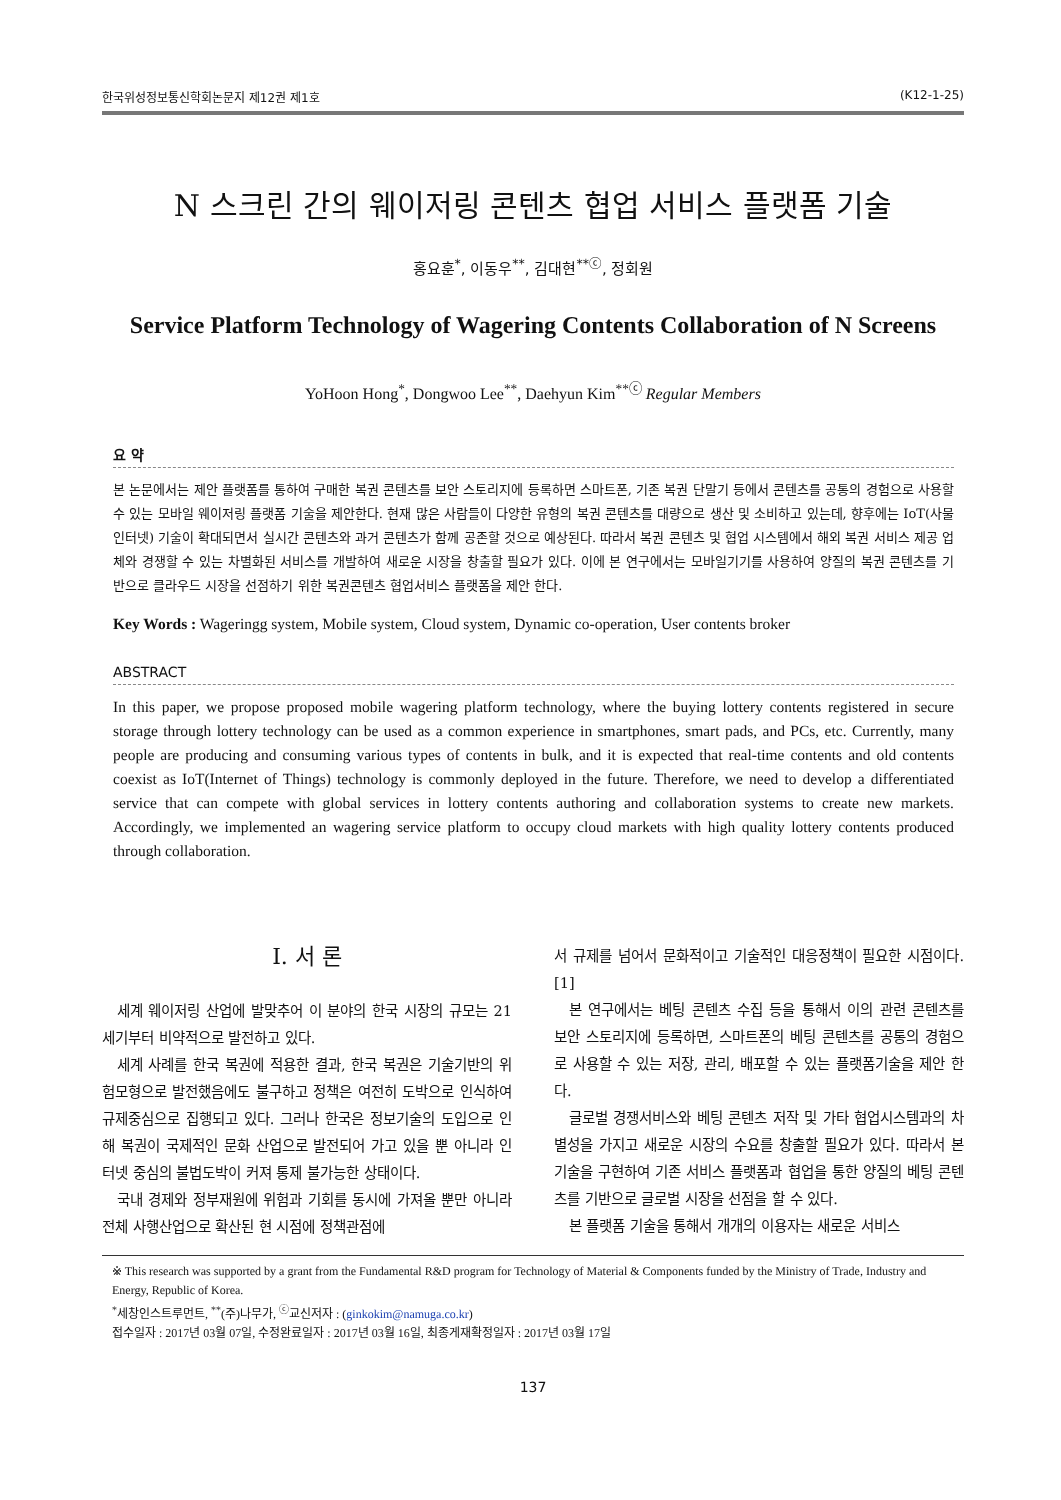한국위성정보통신학회논문지 제12권 제1호 (K12-1-25)
N 스크린 간의 웨이저링 콘텐츠 협업 서비스 플랫폼 기술
홍요훈<sup>*</sup>, 이동우<sup>**</sup>, 김대현<sup>**ⓒ</sup>, 정회원
Service Platform Technology of Wagering Contents Collaboration of N Screens
YoHoon Hong<sup>*</sup>, Dongwoo Lee<sup>**</sup>, Daehyun Kim<sup>**ⓒ</sup> Regular Members
요 약
본 논문에서는 제안 플랫폼를 통하여 구매한 복권 콘텐츠를 보안 스토리지에 등록하면 스마트폰, 기존 복권 단말기 등에서 콘텐츠를 공통의 경험으로 사용할 수 있는 모바일 웨이저링 플랫폼 기술을 제안한다. 현재 많은 사람들이 다양한 유형의 복권 콘텐츠를 대량으로 생산 및 소비하고 있는데, 향후에는 IoT(사물인터넷) 기술이 확대되면서 실시간 콘텐츠와 과거 콘텐츠가 함께 공존할 것으로 예상된다. 따라서 복권 콘텐츠 및 협업 시스템에서 해외 복권 서비스 제공 업체와 경쟁할 수 있는 차별화된 서비스를 개발하여 새로운 시장을 창출할 필요가 있다. 이에 본 연구에서는 모바일기기를 사용하여 양질의 복권 콘텐츠를 기반으로 클라우드 시장을 선점하기 위한 복권콘텐츠 협업서비스 플랫폼을 제안 한다.
Key Words : Wageringg system, Mobile system, Cloud system, Dynamic co-operation, User contents broker
ABSTRACT
In this paper, we propose proposed mobile wagering platform technology, where the buying lottery contents registered in secure storage through lottery technology can be used as a common experience in smartphones, smart pads, and PCs, etc. Currently, many people are producing and consuming various types of contents in bulk, and it is expected that real-time contents and old contents coexist as IoT(Internet of Things) technology is commonly deployed in the future. Therefore, we need to develop a differentiated service that can compete with global services in lottery contents authoring and collaboration systems to create new markets. Accordingly, we implemented an wagering service platform to occupy cloud markets with high quality lottery contents produced through collaboration.
Ⅰ. 서 론
세계 웨이저링 산업에 발맞추어 이 분야의 한국 시장의 규모는 21세기부터 비약적으로 발전하고 있다.
세계 사례를 한국 복권에 적용한 결과, 한국 복권은 기술기반의 위험모형으로 발전했음에도 불구하고 정책은 여전히 도박으로 인식하여 규제중심으로 집행되고 있다. 그러나 한국은 정보기술의 도입으로 인해 복권이 국제적인 문화 산업으로 발전되어 가고 있을 뿐 아니라 인터넷 중심의 불법도박이 커져 통제 불가능한 상태이다.
국내 경제와 정부재원에 위험과 기회를 동시에 가져올 뿐만 아니라 전체 사행산업으로 확산된 현 시점에 정책관점에
서 규제를 넘어서 문화적이고 기술적인 대응정책이 필요한 시점이다.[1]
본 연구에서는 베팅 콘텐츠 수집 등을 통해서 이의 관련 콘텐츠를 보안 스토리지에 등록하면, 스마트폰의 베팅 콘텐츠를 공통의 경험으로 사용할 수 있는 저장, 관리, 배포할 수 있는 플랫폼기술을 제안 한다.
글로벌 경쟁서비스와 베팅 콘텐츠 저작 및 가타 협업시스템과의 차별성을 가지고 새로운 시장의 수요를 창출할 필요가 있다. 따라서 본 기술을 구현하여 기존 서비스 플랫폼과 협업을 통한 양질의 베팅 콘텐츠를 기반으로 글로벌 시장을 선점을 할 수 있다.
본 플랫폼 기술을 통해서 개개의 이용자는 새로운 서비스
※ This research was supported by a grant from the Fundamental R&D program for Technology of Material & Components funded by the Ministry of Trade, Industry and Energy, Republic of Korea.
<sup>*</sup> 세창인스트루먼트, <sup>**</sup>(주)나무가, <sup>ⓒ</sup>교신저자 : (ginkokim@namuga.co.kr)
접수일자 : 2017년 03월 07일, 수정완료일자 : 2017년 03월 16일, 최종게재확정일자 : 2017년 03월 17일
137